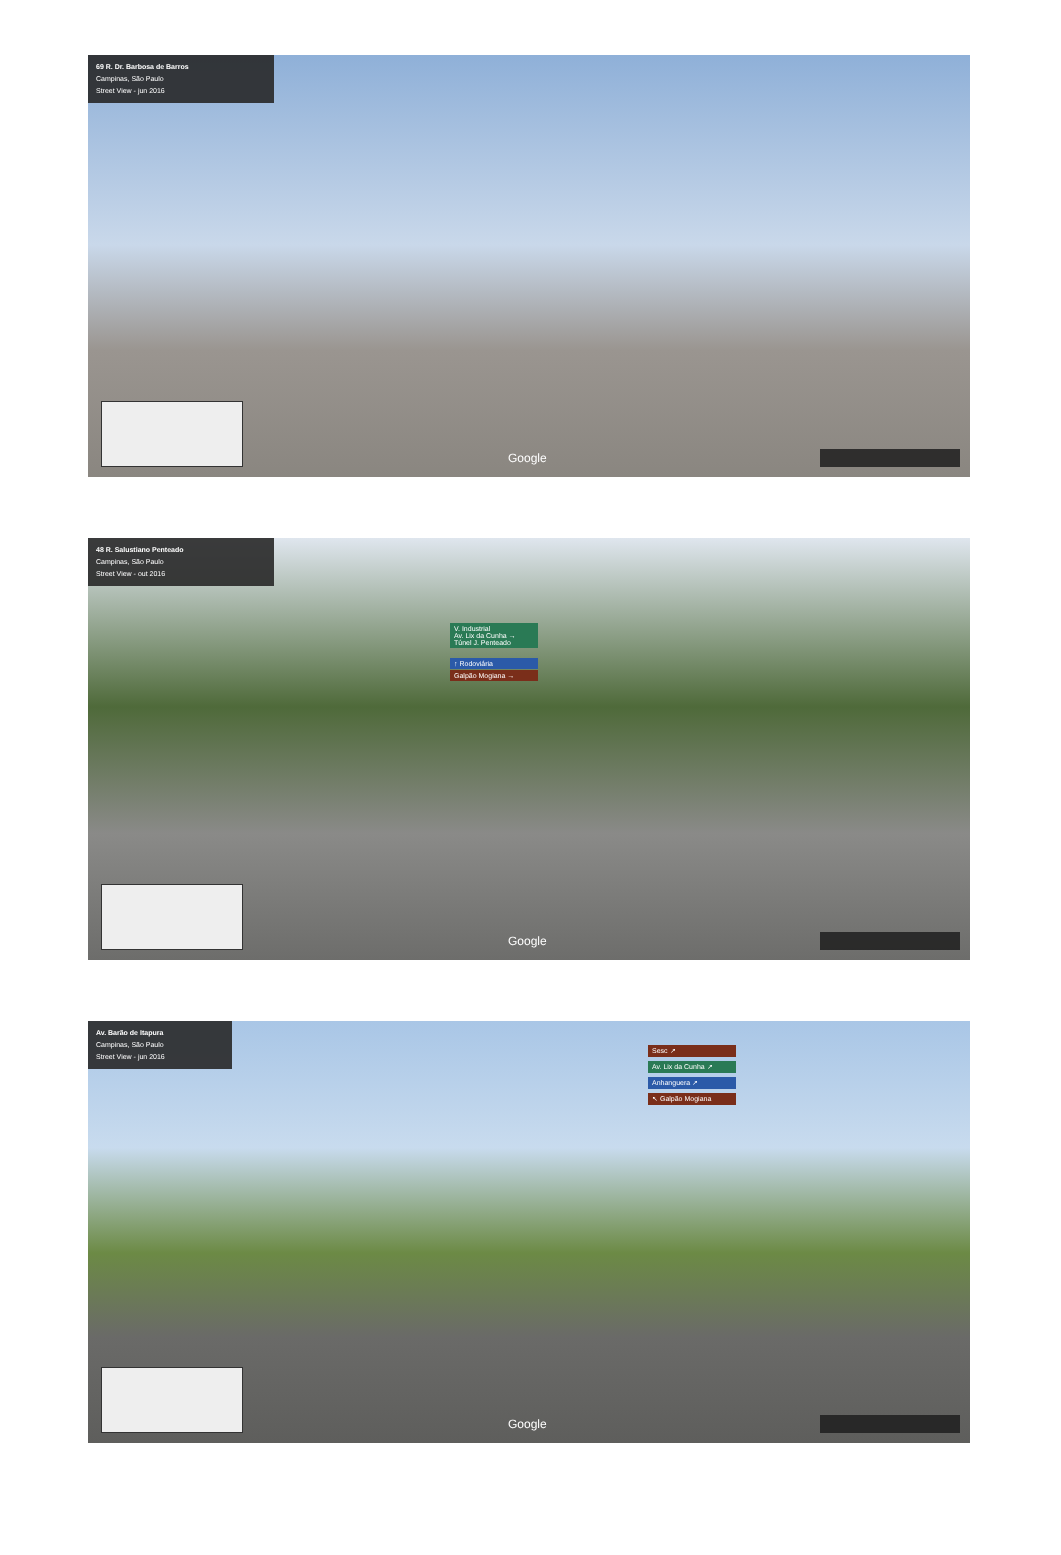69 R. Dr. Barbosa de Barros
Campinas, São Paulo
Street View - jun 2016
Google
48 R. Salustiano Penteado
Campinas, São Paulo
Street View - out 2016
V. Industrial
Av. Lix da Cunha →
Túnel J. Penteado
↑ Rodoviária
Galpão Mogiana →
Google
Av. Barão de Itapura
Campinas, São Paulo
Street View - jun 2016
Sesc ↗
Av. Lix da Cunha ↗
Anhanguera ↗
↖ Galpão Mogiana
Google